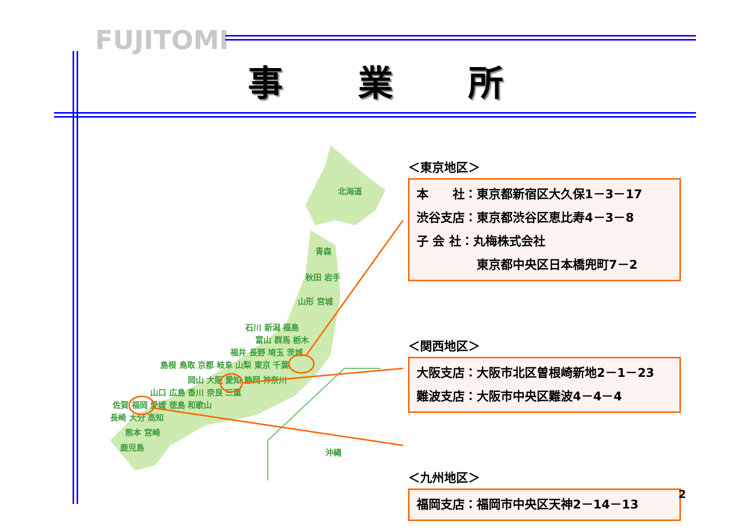FUJITOMI
事業所
北海道
青森
秋田 岩手
山形 宮城
石川 新潟 福島
富山 群馬 栃木
福井 長野 埼玉 茨城
島根 鳥取 京都 岐阜 山梨 東京 千葉
岡山 大阪 愛知 静岡 神奈川
山口 広島 香川 奈良 三重
佐賀 福岡 愛媛 徳島 和歌山
長崎 大分 高知
熊本 宮崎
鹿児島
沖縄
＜東京地区＞
本　　社：東京都新宿区大久保1－3－17
渋谷支店：東京都渋谷区恵比寿4－3－8
子 会 社：丸梅株式会社
　　　　　東京都中央区日本橋兜町7－2
＜関西地区＞
大阪支店：大阪市北区曽根崎新地2－1－23
難波支店：大阪市中央区難波4－4－4
＜九州地区＞
福岡支店：福岡市中央区天神2－14－13
2